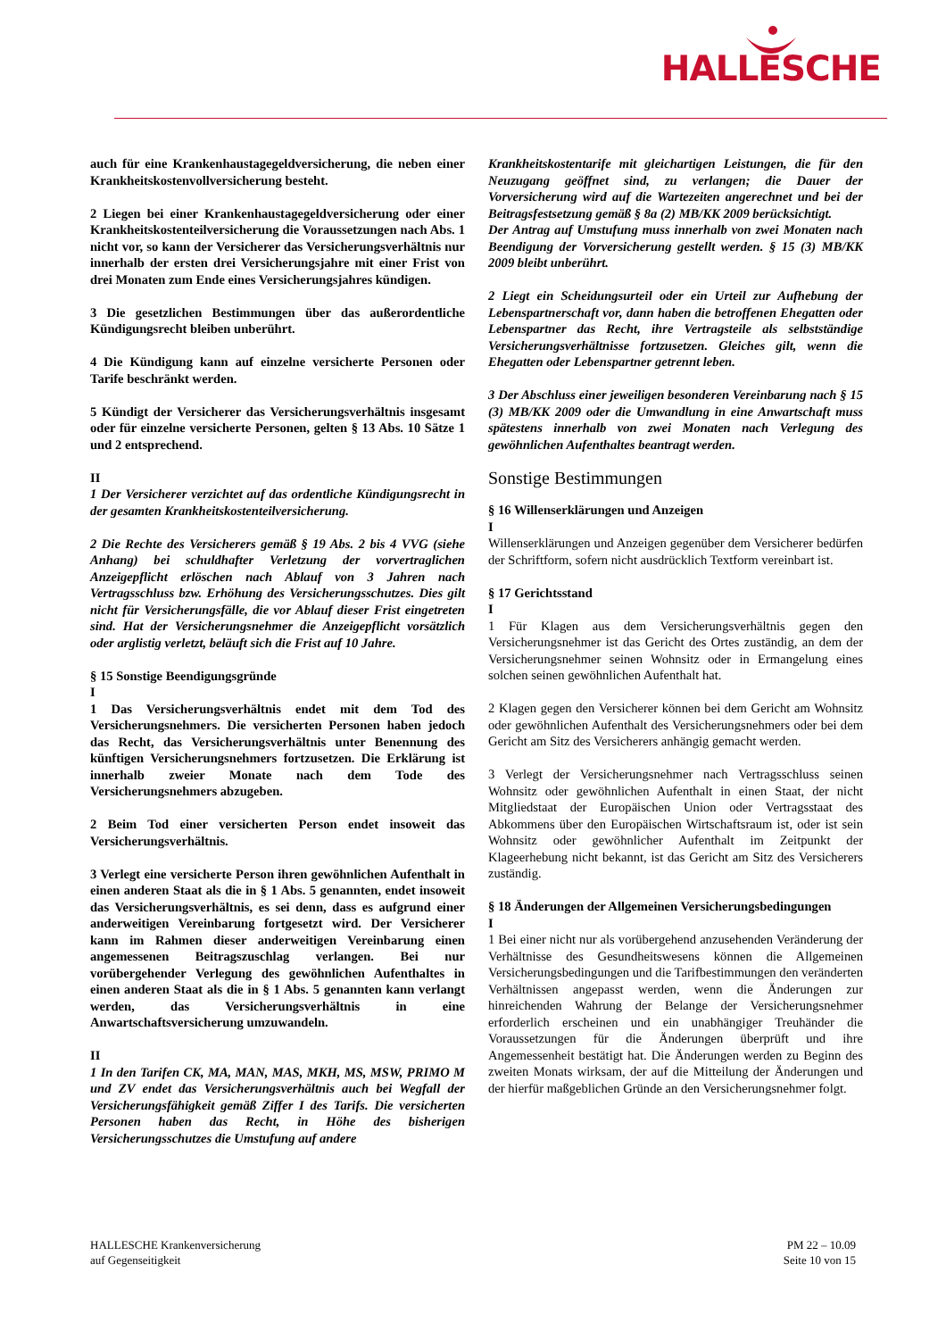HALLESCHE
auch für eine Krankenhaustagegeldversicherung, die neben einer Krankheitskostenvollversicherung besteht.
2 Liegen bei einer Krankenhaustagegeldversicherung oder einer Krankheitskostenteilversicherung die Voraussetzungen nach Abs. 1 nicht vor, so kann der Versicherer das Versicherungsverhältnis nur innerhalb der ersten drei Versicherungsjahre mit einer Frist von drei Monaten zum Ende eines Versicherungsjahres kündigen.
3 Die gesetzlichen Bestimmungen über das außerordentliche Kündigungsrecht bleiben unberührt.
4 Die Kündigung kann auf einzelne versicherte Personen oder Tarife beschränkt werden.
5 Kündigt der Versicherer das Versicherungsverhältnis insgesamt oder für einzelne versicherte Personen, gelten § 13 Abs. 10 Sätze 1 und 2 entsprechend.
II
1 Der Versicherer verzichtet auf das ordentliche Kündigungsrecht in der gesamten Krankheitskostenteilversicherung.
2 Die Rechte des Versicherers gemäß § 19 Abs. 2 bis 4 VVG (siehe Anhang) bei schuldhafter Verletzung der vorvertraglichen Anzeigepflicht erlöschen nach Ablauf von 3 Jahren nach Vertragsschluss bzw. Erhöhung des Versicherungsschutzes. Dies gilt nicht für Versicherungsfälle, die vor Ablauf dieser Frist eingetreten sind. Hat der Versicherungsnehmer die Anzeigepflicht vorsätzlich oder arglistig verletzt, beläuft sich die Frist auf 10 Jahre.
§ 15 Sonstige Beendigungsgründe
I
1 Das Versicherungsverhältnis endet mit dem Tod des Versicherungsnehmers. Die versicherten Personen haben jedoch das Recht, das Versicherungsverhältnis unter Benennung des künftigen Versicherungsnehmers fortzusetzen. Die Erklärung ist innerhalb zweier Monate nach dem Tode des Versicherungsnehmers abzugeben.
2 Beim Tod einer versicherten Person endet insoweit das Versicherungsverhältnis.
3 Verlegt eine versicherte Person ihren gewöhnlichen Aufenthalt in einen anderen Staat als die in § 1 Abs. 5 genannten, endet insoweit das Versicherungsverhältnis, es sei denn, dass es aufgrund einer anderweitigen Vereinbarung fortgesetzt wird. Der Versicherer kann im Rahmen dieser anderweitigen Vereinbarung einen angemessenen Beitragszuschlag verlangen. Bei nur vorübergehender Verlegung des gewöhnlichen Aufenthaltes in einen anderen Staat als die in § 1 Abs. 5 genannten kann verlangt werden, das Versicherungsverhältnis in eine Anwartschaftsversicherung umzuwandeln.
II
1 In den Tarifen CK, MA, MAN, MAS, MKH, MS, MSW, PRIMO M und ZV endet das Versicherungsverhältnis auch bei Wegfall der Versicherungsfähigkeit gemäß Ziffer I des Tarifs. Die versicherten Personen haben das Recht, in Höhe des bisherigen Versicherungsschutzes die Umstufung auf andere
Krankheitskostentarife mit gleichartigen Leistungen, die für den Neuzugang geöffnet sind, zu verlangen; die Dauer der Vorversicherung wird auf die Wartezeiten angerechnet und bei der Beitragsfestsetzung gemäß § 8a (2) MB/KK 2009 berücksichtigt.
Der Antrag auf Umstufung muss innerhalb von zwei Monaten nach Beendigung der Vorversicherung gestellt werden. § 15 (3) MB/KK 2009 bleibt unberührt.
2 Liegt ein Scheidungsurteil oder ein Urteil zur Aufhebung der Lebenspartnerschaft vor, dann haben die betroffenen Ehegatten oder Lebenspartner das Recht, ihre Vertragsteile als selbstständige Versicherungsverhältnisse fortzusetzen. Gleiches gilt, wenn die Ehegatten oder Lebenspartner getrennt leben.
3 Der Abschluss einer jeweiligen besonderen Vereinbarung nach § 15 (3) MB/KK 2009 oder die Umwandlung in eine Anwartschaft muss spätestens innerhalb von zwei Monaten nach Verlegung des gewöhnlichen Aufenthaltes beantragt werden.
Sonstige Bestimmungen
§ 16 Willenserklärungen und Anzeigen
I
Willenserklärungen und Anzeigen gegenüber dem Versicherer bedürfen der Schriftform, sofern nicht ausdrücklich Textform vereinbart ist.
§ 17 Gerichtsstand
I
1 Für Klagen aus dem Versicherungsverhältnis gegen den Versicherungsnehmer ist das Gericht des Ortes zuständig, an dem der Versicherungsnehmer seinen Wohnsitz oder in Ermangelung eines solchen seinen gewöhnlichen Aufenthalt hat.
2 Klagen gegen den Versicherer können bei dem Gericht am Wohnsitz oder gewöhnlichen Aufenthalt des Versicherungsnehmers oder bei dem Gericht am Sitz des Versicherers anhängig gemacht werden.
3 Verlegt der Versicherungsnehmer nach Vertragsschluss seinen Wohnsitz oder gewöhnlichen Aufenthalt in einen Staat, der nicht Mitgliedstaat der Europäischen Union oder Vertragsstaat des Abkommens über den Europäischen Wirtschaftsraum ist, oder ist sein Wohnsitz oder gewöhnlicher Aufenthalt im Zeitpunkt der Klageerhebung nicht bekannt, ist das Gericht am Sitz des Versicherers zuständig.
§ 18 Änderungen der Allgemeinen Versicherungsbedingungen
I
1 Bei einer nicht nur als vorübergehend anzusehenden Veränderung der Verhältnisse des Gesundheitswesens können die Allgemeinen Versicherungsbedingungen und die Tarifbestimmungen den veränderten Verhältnissen angepasst werden, wenn die Änderungen zur hinreichenden Wahrung der Belange der Versicherungsnehmer erforderlich erscheinen und ein unabhängiger Treuhänder die Voraussetzungen für die Änderungen überprüft und ihre Angemessenheit bestätigt hat. Die Änderungen werden zu Beginn des zweiten Monats wirksam, der auf die Mitteilung der Änderungen und der hierfür maßgeblichen Gründe an den Versicherungsnehmer folgt.
HALLESCHE Krankenversicherung
auf Gegenseitigkeit
PM 22 – 10.09
Seite 10 von 15